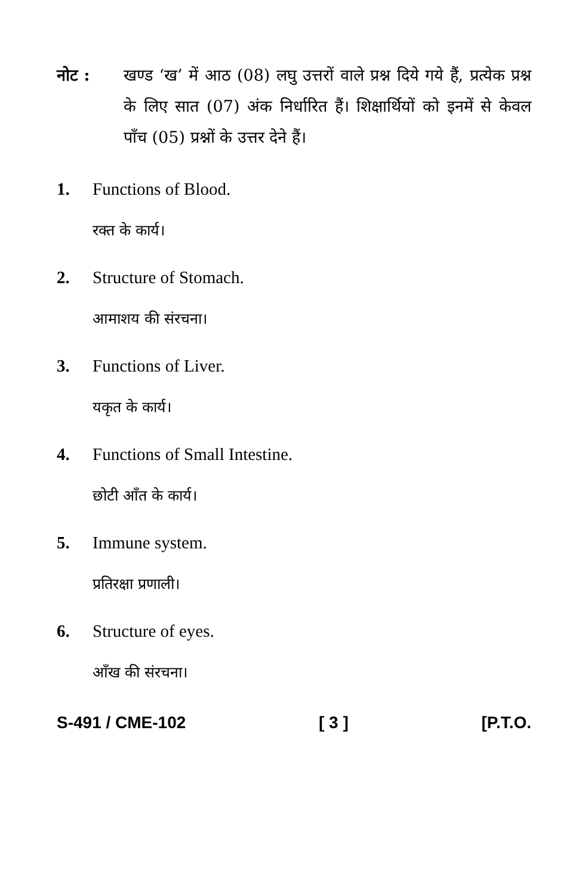नोट : खण्ड ‘ख’ में आठ (08) लघु उत्तरों वाले प्रश्न दिये गये हैं, प्रत्येक प्रश्न के लिए सात (07) अंक निर्धारित हैं। शिक्षार्थियों को इनमें से केवल पाँच (05) प्रश्नों के उत्तर देने हैं।
1. Functions of Blood.
रक्त के कार्य।
2. Structure of Stomach.
आमाशय की संरचना।
3. Functions of Liver.
यकृत के कार्य।
4. Functions of Small Intestine.
छोटी आँत के कार्य।
5. Immune system.
प्रतिरक्षा प्रणाली।
6. Structure of eyes.
आँख की संरचना।
S-491 / CME-102 [ 3 ] [P.T.O.